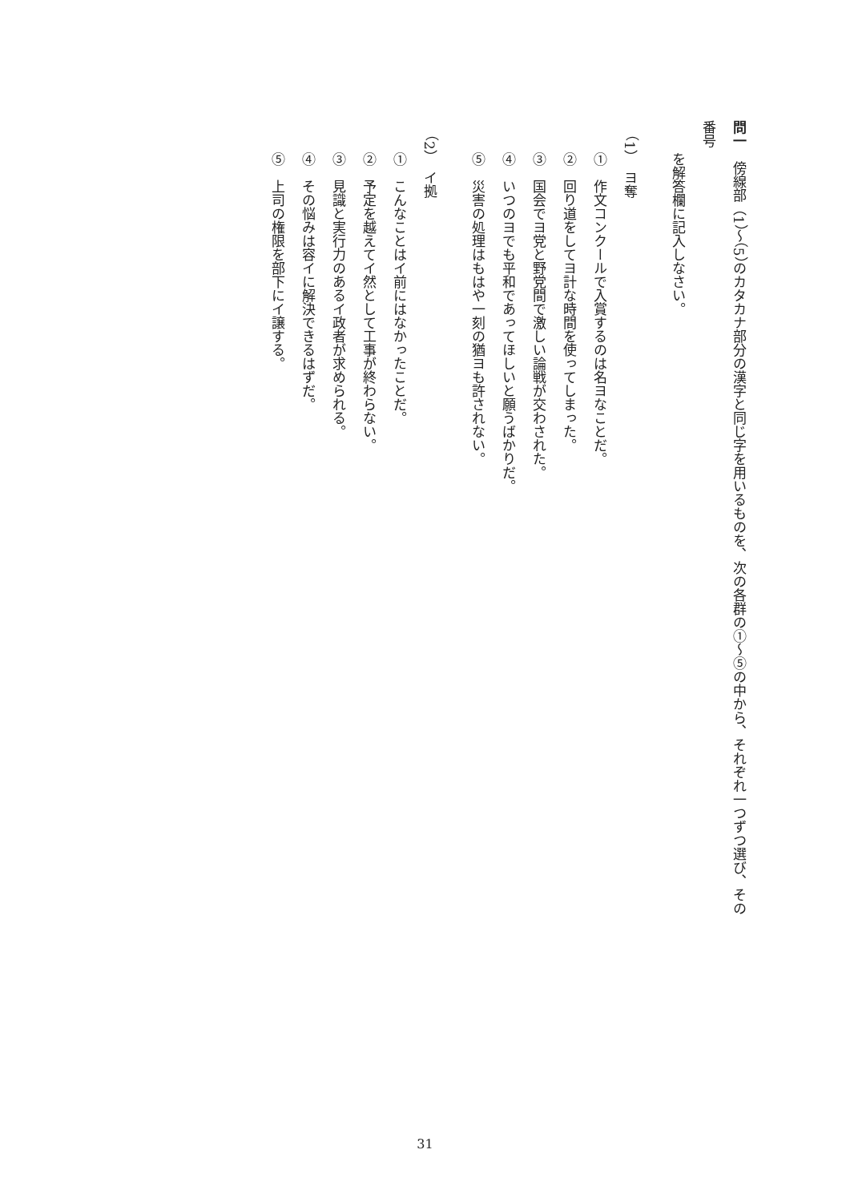問一　傍線部（1）～（5）のカタカナ部分の漢字と同じ字を用いるものを、次の各群の①～⑤の中から、それぞれ一つずつ選び、その番号
を解答欄に記入しなさい。
（1）　ヨ奪
①　作文コンクールで入賞するのは名ヨなことだ。
②　回り道をしてヨ計な時間を使ってしまった。
③　国会でヨ党と野党間で激しい論戦が交わされた。
④　いつのヨでも平和であってほしいと願うばかりだ。
⑤　災害の処理はもはや一刻の猶ヨも許されない。
（2）　イ拠
①　こんなことはイ前にはなかったことだ。
②　予定を越えてイ然として工事が終わらない。
③　見識と実行力のあるイ政者が求められる。
④　その悩みは容イに解決できるはずだ。
⑤　上司の権限を部下にイ譲する。
31